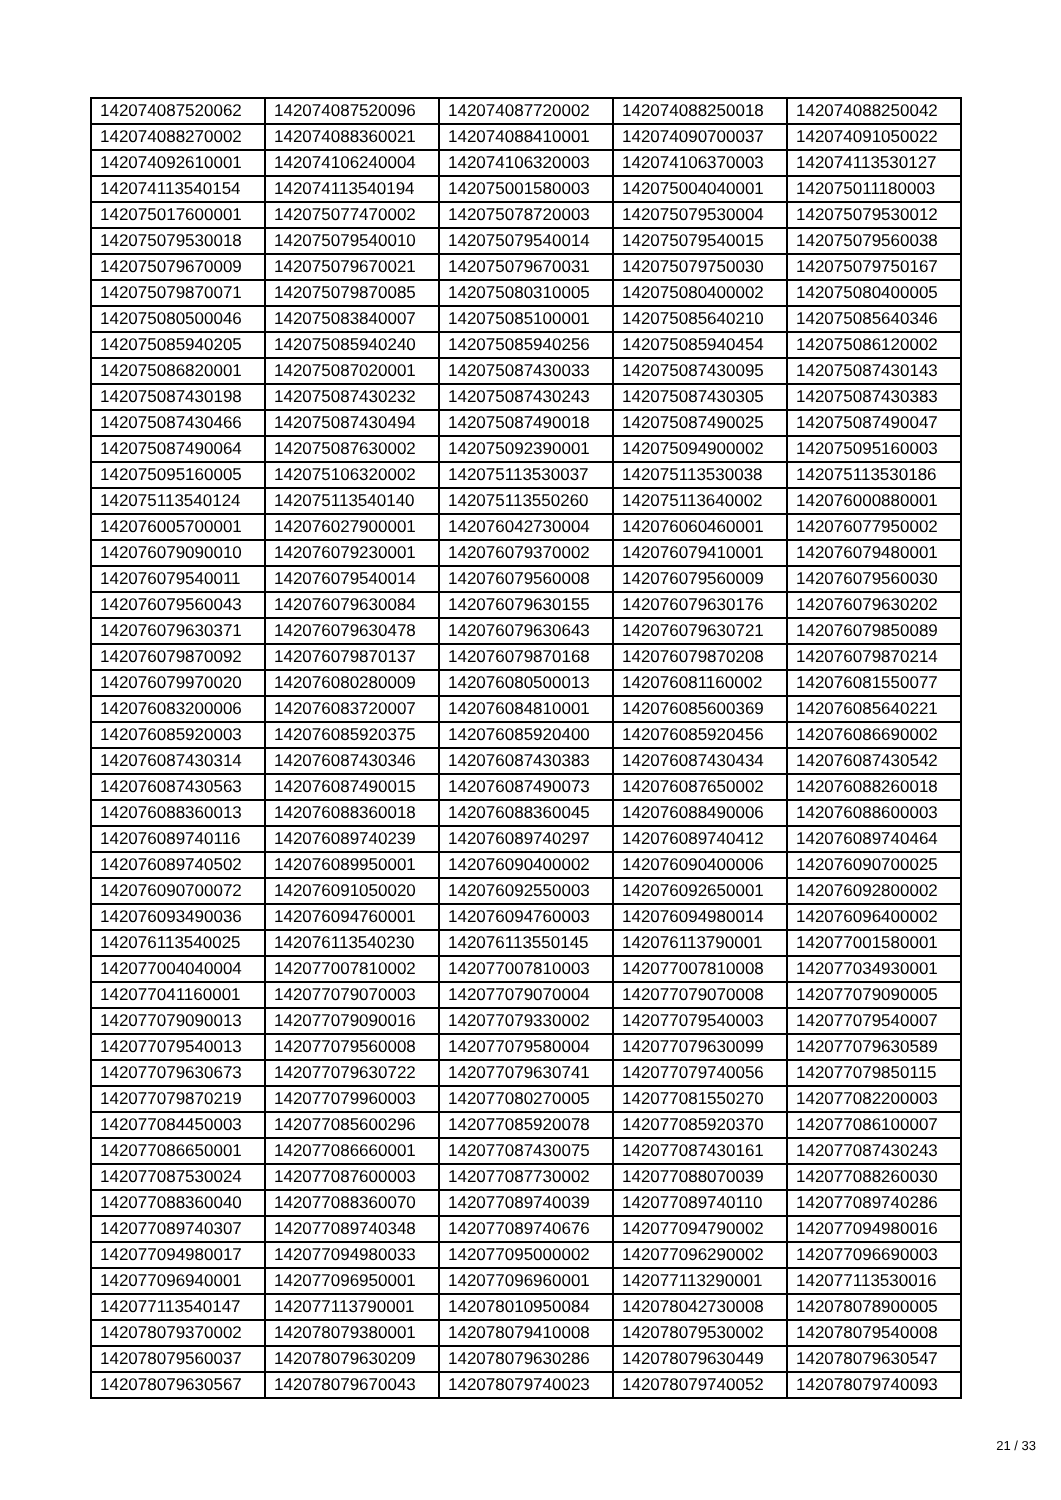| 142074087520062 | 142074087520096 | 142074087720002 | 142074088250018 | 142074088250042 |
| 142074088270002 | 142074088360021 | 142074088410001 | 142074090700037 | 142074091050022 |
| 142074092610001 | 142074106240004 | 142074106320003 | 142074106370003 | 142074113530127 |
| 142074113540154 | 142074113540194 | 142075001580003 | 142075004040001 | 142075011180003 |
| 142075017600001 | 142075077470002 | 142075078720003 | 142075079530004 | 142075079530012 |
| 142075079530018 | 142075079540010 | 142075079540014 | 142075079540015 | 142075079560038 |
| 142075079670009 | 142075079670021 | 142075079670031 | 142075079750030 | 142075079750167 |
| 142075079870071 | 142075079870085 | 142075080310005 | 142075080400002 | 142075080400005 |
| 142075080500046 | 142075083840007 | 142075085100001 | 142075085640210 | 142075085640346 |
| 142075085940205 | 142075085940240 | 142075085940256 | 142075085940454 | 142075086120002 |
| 142075086820001 | 142075087020001 | 142075087430033 | 142075087430095 | 142075087430143 |
| 142075087430198 | 142075087430232 | 142075087430243 | 142075087430305 | 142075087430383 |
| 142075087430466 | 142075087430494 | 142075087490018 | 142075087490025 | 142075087490047 |
| 142075087490064 | 142075087630002 | 142075092390001 | 142075094900002 | 142075095160003 |
| 142075095160005 | 142075106320002 | 142075113530037 | 142075113530038 | 142075113530186 |
| 142075113540124 | 142075113540140 | 142075113550260 | 142075113640002 | 142076000880001 |
| 142076005700001 | 142076027900001 | 142076042730004 | 142076060460001 | 142076077950002 |
| 142076079090010 | 142076079230001 | 142076079370002 | 142076079410001 | 142076079480001 |
| 142076079540011 | 142076079540014 | 142076079560008 | 142076079560009 | 142076079560030 |
| 142076079560043 | 142076079630084 | 142076079630155 | 142076079630176 | 142076079630202 |
| 142076079630371 | 142076079630478 | 142076079630643 | 142076079630721 | 142076079850089 |
| 142076079870092 | 142076079870137 | 142076079870168 | 142076079870208 | 142076079870214 |
| 142076079970020 | 142076080280009 | 142076080500013 | 142076081160002 | 142076081550077 |
| 142076083200006 | 142076083720007 | 142076084810001 | 142076085600369 | 142076085640221 |
| 142076085920003 | 142076085920375 | 142076085920400 | 142076085920456 | 142076086690002 |
| 142076087430314 | 142076087430346 | 142076087430383 | 142076087430434 | 142076087430542 |
| 142076087430563 | 142076087490015 | 142076087490073 | 142076087650002 | 142076088260018 |
| 142076088360013 | 142076088360018 | 142076088360045 | 142076088490006 | 142076088600003 |
| 142076089740116 | 142076089740239 | 142076089740297 | 142076089740412 | 142076089740464 |
| 142076089740502 | 142076089950001 | 142076090400002 | 142076090400006 | 142076090700025 |
| 142076090700072 | 142076091050020 | 142076092550003 | 142076092650001 | 142076092800002 |
| 142076093490036 | 142076094760001 | 142076094760003 | 142076094980014 | 142076096400002 |
| 142076113540025 | 142076113540230 | 142076113550145 | 142076113790001 | 142077001580001 |
| 142077004040004 | 142077007810002 | 142077007810003 | 142077007810008 | 142077034930001 |
| 142077041160001 | 142077079070003 | 142077079070004 | 142077079070008 | 142077079090005 |
| 142077079090013 | 142077079090016 | 142077079330002 | 142077079540003 | 142077079540007 |
| 142077079540013 | 142077079560008 | 142077079580004 | 142077079630099 | 142077079630589 |
| 142077079630673 | 142077079630722 | 142077079630741 | 142077079740056 | 142077079850115 |
| 142077079870219 | 142077079960003 | 142077080270005 | 142077081550270 | 142077082200003 |
| 142077084450003 | 142077085600296 | 142077085920078 | 142077085920370 | 142077086100007 |
| 142077086650001 | 142077086660001 | 142077087430075 | 142077087430161 | 142077087430243 |
| 142077087530024 | 142077087600003 | 142077087730002 | 142077088070039 | 142077088260030 |
| 142077088360040 | 142077088360070 | 142077089740039 | 142077089740110 | 142077089740286 |
| 142077089740307 | 142077089740348 | 142077089740676 | 142077094790002 | 142077094980016 |
| 142077094980017 | 142077094980033 | 142077095000002 | 142077096290002 | 142077096690003 |
| 142077096940001 | 142077096950001 | 142077096960001 | 142077113290001 | 142077113530016 |
| 142077113540147 | 142077113790001 | 142078010950084 | 142078042730008 | 142078078900005 |
| 142078079370002 | 142078079380001 | 142078079410008 | 142078079530002 | 142078079540008 |
| 142078079560037 | 142078079630209 | 142078079630286 | 142078079630449 | 142078079630547 |
| 142078079630567 | 142078079670043 | 142078079740023 | 142078079740052 | 142078079740093 |
21 / 33